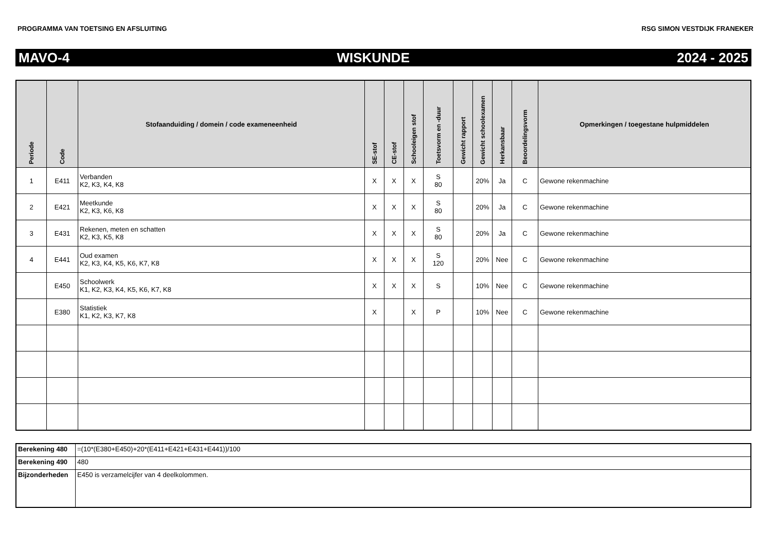PROGRAMMA VAN TOETSING EN AFSLUITING RSG SIMON VESTDIJK FRANEKER
MAVO-4 WISKUNDE 2024 - 2025
| Periode | Code | Stofaanduiding / domein / code exameneenheid | SE-stof | CE-stof | Schooleigen stof | Toetsvorm en -duur | Gewicht rapport | Gewicht schoolexamen | Herkansbaar | Beoordelingsvorm | Opmerkingen / toegestane hulpmiddelen |
| --- | --- | --- | --- | --- | --- | --- | --- | --- | --- | --- | --- |
| 1 | E411 | Verbanden K2, K3, K4, K8 | X | X | X | S 80 | | 20% | Ja | C | Gewone rekenmachine |
| 2 | E421 | Meetkunde K2, K3, K6, K8 | X | X | X | S 80 | | 20% | Ja | C | Gewone rekenmachine |
| 3 | E431 | Rekenen, meten en schatten K2, K3, K5, K8 | X | X | X | S 80 | | 20% | Ja | C | Gewone rekenmachine |
| 4 | E441 | Oud examen K2, K3, K4, K5, K6, K7, K8 | X | X | X | S 120 | | 20% | Nee | C | Gewone rekenmachine |
| | E450 | Schoolwerk K1, K2, K3, K4, K5, K6, K7, K8 | X | X | X | S | | 10% | Nee | C | Gewone rekenmachine |
| | E380 | Statistiek K1, K2, K3, K7, K8 | X | | X | P | | 10% | Nee | C | Gewone rekenmachine |
| Berekening 480 | =(10*(E380+E450)+20*(E411+E421+E431+E441))/100 |
| Berekening 490 | 480 |
| Bijzonderheden | E450 is verzamelcijfer van 4 deelkolommen. |